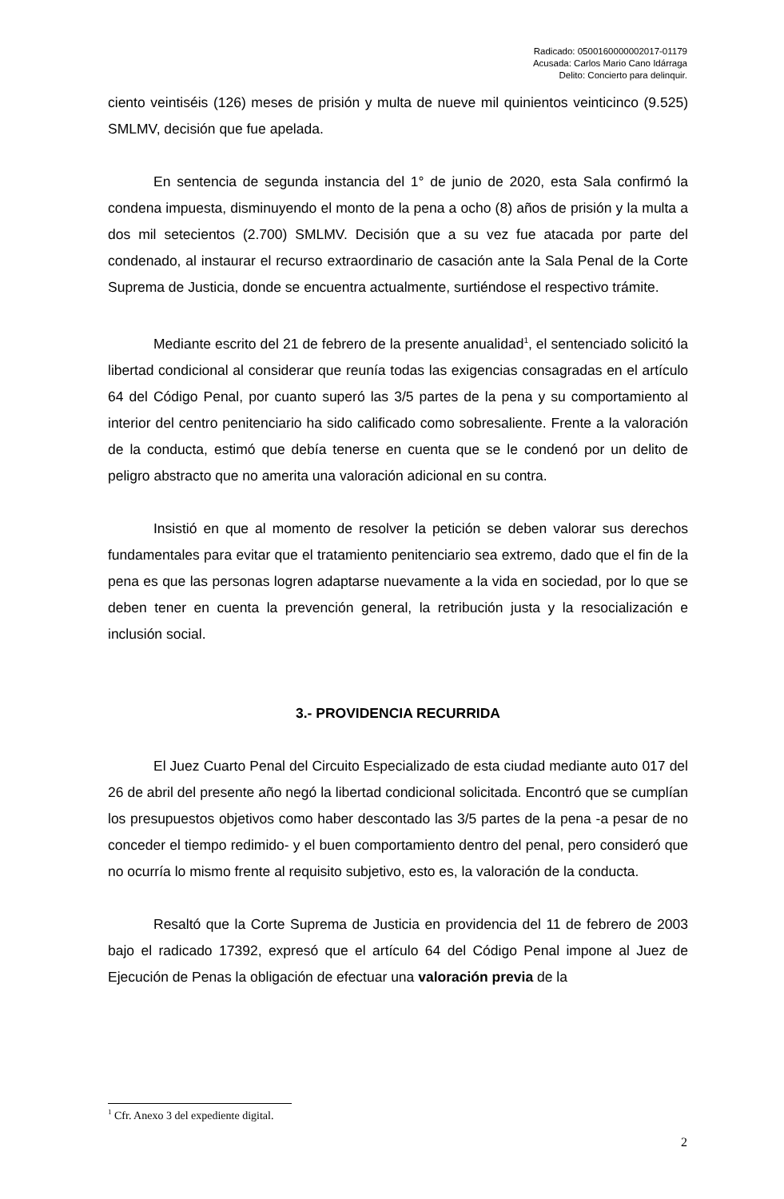Radicado: 0500160000002017-01179
Acusada: Carlos Mario Cano Idárraga
Delito: Concierto para delinquir.
ciento veintiséis (126) meses de prisión y multa de nueve mil quinientos veinticinco (9.525) SMLMV, decisión que fue apelada.
En sentencia de segunda instancia del 1° de junio de 2020, esta Sala confirmó la condena impuesta, disminuyendo el monto de la pena a ocho (8) años de prisión y la multa a dos mil setecientos (2.700) SMLMV. Decisión que a su vez fue atacada por parte del condenado, al instaurar el recurso extraordinario de casación ante la Sala Penal de la Corte Suprema de Justicia, donde se encuentra actualmente, surtiéndose el respectivo trámite.
Mediante escrito del 21 de febrero de la presente anualidad<sup>1</sup>, el sentenciado solicitó la libertad condicional al considerar que reunía todas las exigencias consagradas en el artículo 64 del Código Penal, por cuanto superó las 3/5 partes de la pena y su comportamiento al interior del centro penitenciario ha sido calificado como sobresaliente. Frente a la valoración de la conducta, estimó que debía tenerse en cuenta que se le condenó por un delito de peligro abstracto que no amerita una valoración adicional en su contra.
Insistió en que al momento de resolver la petición se deben valorar sus derechos fundamentales para evitar que el tratamiento penitenciario sea extremo, dado que el fin de la pena es que las personas logren adaptarse nuevamente a la vida en sociedad, por lo que se deben tener en cuenta la prevención general, la retribución justa y la resocialización e inclusión social.
3.- PROVIDENCIA RECURRIDA
El Juez Cuarto Penal del Circuito Especializado de esta ciudad mediante auto 017 del 26 de abril del presente año negó la libertad condicional solicitada. Encontró que se cumplían los presupuestos objetivos como haber descontado las 3/5 partes de la pena -a pesar de no conceder el tiempo redimido- y el buen comportamiento dentro del penal, pero consideró que no ocurría lo mismo frente al requisito subjetivo, esto es, la valoración de la conducta.
Resaltó que la Corte Suprema de Justicia en providencia del 11 de febrero de 2003 bajo el radicado 17392, expresó que el artículo 64 del Código Penal impone al Juez de Ejecución de Penas la obligación de efectuar una valoración previa de la
<sup>1</sup> Cfr. Anexo 3 del expediente digital.
2